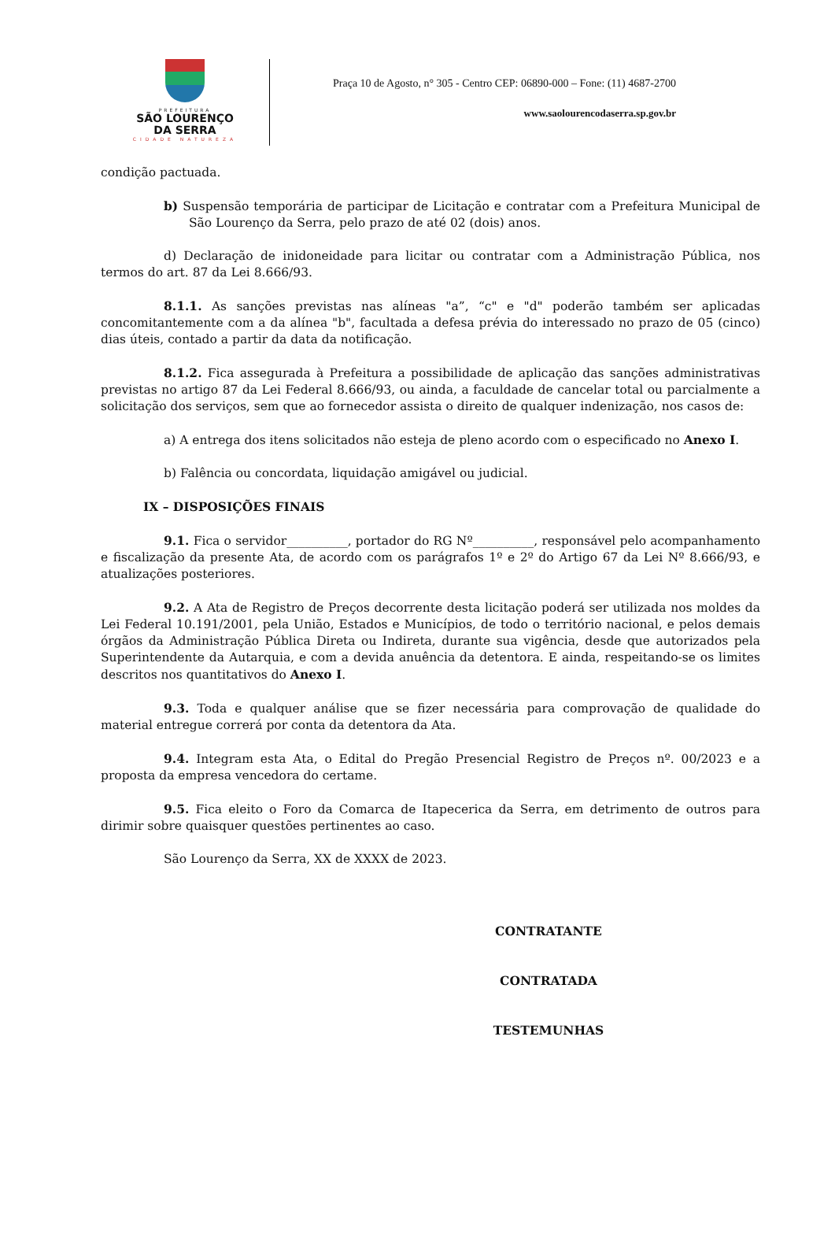PREFEITURA
SÃO LOURENÇO
DA SERRA
CIDADE NATUREZA
Praça 10 de Agosto, n° 305 - Centro CEP: 06890-000 – Fone: (11) 4687-2700
www.saolourencodaserra.sp.gov.br
condição pactuada.
b) Suspensão temporária de participar de Licitação e contratar com a Prefeitura Municipal de São Lourenço da Serra, pelo prazo de até 02 (dois) anos.
d) Declaração de inidoneidade para licitar ou contratar com a Administração Pública, nos termos do art. 87 da Lei 8.666/93.
8.1.1. As sanções previstas nas alíneas "a”, “c" e "d" poderão também ser aplicadas concomitantemente com a da alínea "b", facultada a defesa prévia do interessado no prazo de 05 (cinco) dias úteis, contado a partir da data da notificação.
8.1.2. Fica assegurada à Prefeitura a possibilidade de aplicação das sanções administrativas previstas no artigo 87 da Lei Federal 8.666/93, ou ainda, a faculdade de cancelar total ou parcialmente a solicitação dos serviços, sem que ao fornecedor assista o direito de qualquer indenização, nos casos de:
a) A entrega dos itens solicitados não esteja de pleno acordo com o especificado no Anexo I.
b) Falência ou concordata, liquidação amigável ou judicial.
IX – DISPOSIÇÕES FINAIS
9.1. Fica o servidor__________, portador do RG Nº__________, responsável pelo acompanhamento e fiscalização da presente Ata, de acordo com os parágrafos 1º e 2º do Artigo 67 da Lei Nº 8.666/93, e atualizações posteriores.
9.2. A Ata de Registro de Preços decorrente desta licitação poderá ser utilizada nos moldes da Lei Federal 10.191/2001, pela União, Estados e Municípios, de todo o território nacional, e pelos demais órgãos da Administração Pública Direta ou Indireta, durante sua vigência, desde que autorizados pela Superintendente da Autarquia, e com a devida anuência da detentora. E ainda, respeitando-se os limites descritos nos quantitativos do Anexo I.
9.3. Toda e qualquer análise que se fizer necessária para comprovação de qualidade do material entregue correrá por conta da detentora da Ata.
9.4. Integram esta Ata, o Edital do Pregão Presencial Registro de Preços nº. 00/2023 e a proposta da empresa vencedora do certame.
9.5. Fica eleito o Foro da Comarca de Itapecerica da Serra, em detrimento de outros para dirimir sobre quaisquer questões pertinentes ao caso.
São Lourenço da Serra, XX de XXXX de 2023.
CONTRATANTE
CONTRATADA
TESTEMUNHAS